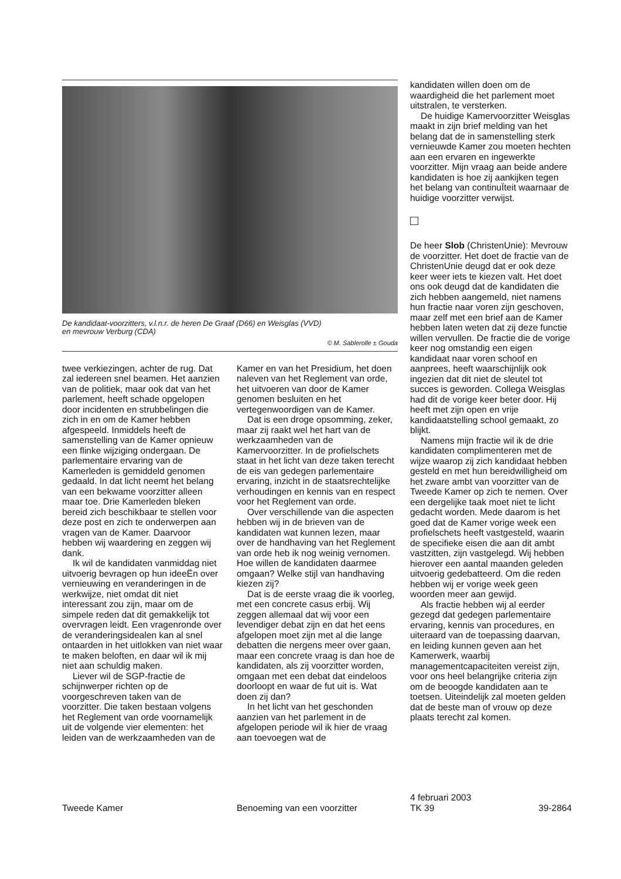De kandidaat-voorzitters, v.l.n.r. de heren De Graaf (D66) en Weisglas (VVD)
en mevrouw Verburg (CDA)
© M. Sablerolle ± Gouda
twee verkiezingen, achter de rug. Dat zal iedereen snel beamen. Het aanzien van de politiek, maar ook dat van het parlement, heeft schade opgelopen door incidenten en strubbelingen die zich in en om de Kamer hebben afgespeeld. Inmiddels heeft de samenstelling van de Kamer opnieuw een flinke wijziging ondergaan. De parlementaire ervaring van de Kamerleden is gemiddeld genomen gedaald. In dat licht neemt het belang van een bekwame voorzitter alleen maar toe. Drie Kamerleden bleken bereid zich beschikbaar te stellen voor deze post en zich te onderwerpen aan vragen van de Kamer. Daarvoor hebben wij waardering en zeggen wij dank.
Ik wil de kandidaten vanmiddag niet uitvoerig bevragen op hun ideeËn over vernieuwing en veranderingen in de werkwijze, niet omdat dit niet interessant zou zijn, maar om de simpele reden dat dit gemakkelijk tot overvragen leidt. Een vragenronde over de veranderingsidealen kan al snel ontaarden in het uitlokken van niet waar te maken beloften, en daar wil ik mij niet aan schuldig maken.
Liever wil de SGP-fractie de schijnwerper richten op de voorgeschreven taken van de voorzitter. Die taken bestaan volgens het Reglement van orde voornamelijk uit de volgende vier elementen: het leiden van de werkzaamheden van de
Kamer en van het Presidium, het doen naleven van het Reglement van orde, het uitvoeren van door de Kamer genomen besluiten en het vertegenwoordigen van de Kamer.
Dat is een droge opsomming, zeker, maar zij raakt wel het hart van de werkzaamheden van de Kamervoorzitter. In de profielschets staat in het licht van deze taken terecht de eis van gedegen parlementaire ervaring, inzicht in de staatsrechtelijke verhoudingen en kennis van en respect voor het Reglement van orde.
Over verschillende van die aspecten hebben wij in de brieven van de kandidaten wat kunnen lezen, maar over de handhaving van het Reglement van orde heb ik nog weinig vernomen. Hoe willen de kandidaten daarmee omgaan? Welke stijl van handhaving kiezen zij?
Dat is de eerste vraag die ik voorleg, met een concrete casus erbij. Wij zeggen allemaal dat wij voor een levendiger debat zijn en dat het eens afgelopen moet zijn met al die lange debatten die nergens meer over gaan, maar een concrete vraag is dan hoe de kandidaten, als zij voorzitter worden, omgaan met een debat dat eindeloos doorloopt en waar de fut uit is. Wat doen zij dan?
In het licht van het geschonden aanzien van het parlement in de afgelopen periode wil ik hier de vraag aan toevoegen wat de
kandidaten willen doen om de waardigheid die het parlement moet uitstralen, te versterken.
De huidige Kamervoorzitter Weisglas maakt in zijn brief melding van het belang dat de in samenstelling sterk vernieuwde Kamer zou moeten hechten aan een ervaren en ingewerkte voorzitter. Mijn vraag aan beide andere kandidaten is hoe zij aankijken tegen het belang van continuÏteit waarnaar de huidige voorzitter verwijst.
De heer Slob (ChristenUnie): Mevrouw de voorzitter. Het doet de fractie van de ChristenUnie deugd dat er ook deze keer weer iets te kiezen valt. Het doet ons ook deugd dat de kandidaten die zich hebben aangemeld, niet namens hun fractie naar voren zijn geschoven, maar zelf met een brief aan de Kamer hebben laten weten dat zij deze functie willen vervullen. De fractie die de vorige keer nog omstandig een eigen kandidaat naar voren schoof en aanprees, heeft waarschijnlijk ook ingezien dat dit niet de sleutel tot succes is geworden. Collega Weisglas had dit de vorige keer beter door. Hij heeft met zijn open en vrije kandidaatstelling school gemaakt, zo blijkt.
Namens mijn fractie wil ik de drie kandidaten complimenteren met de wijze waarop zij zich kandidaat hebben gesteld en met hun bereidwilligheid om het zware ambt van voorzitter van de Tweede Kamer op zich te nemen. Over een dergelijke taak moet niet te licht gedacht worden. Mede daarom is het goed dat de Kamer vorige week een profielschets heeft vastgesteld, waarin de specifieke eisen die aan dit ambt vastzitten, zijn vastgelegd. Wij hebben hierover een aantal maanden geleden uitvoerig gedebatteerd. Om die reden hebben wij er vorige week geen woorden meer aan gewijd.
Als fractie hebben wij al eerder gezegd dat gedegen parlementaire ervaring, kennis van procedures, en uiteraard van de toepassing daarvan, en leiding kunnen geven aan het Kamerwerk, waarbij managementcapaciteiten vereist zijn, voor ons heel belangrijke criteria zijn om de beoogde kandidaten aan te toetsen. Uiteindelijk zal moeten gelden dat de beste man of vrouw op deze plaats terecht zal komen.
Tweede Kamer Benoeming van een voorzitter
4 februari 2003
TK 39
39-2864